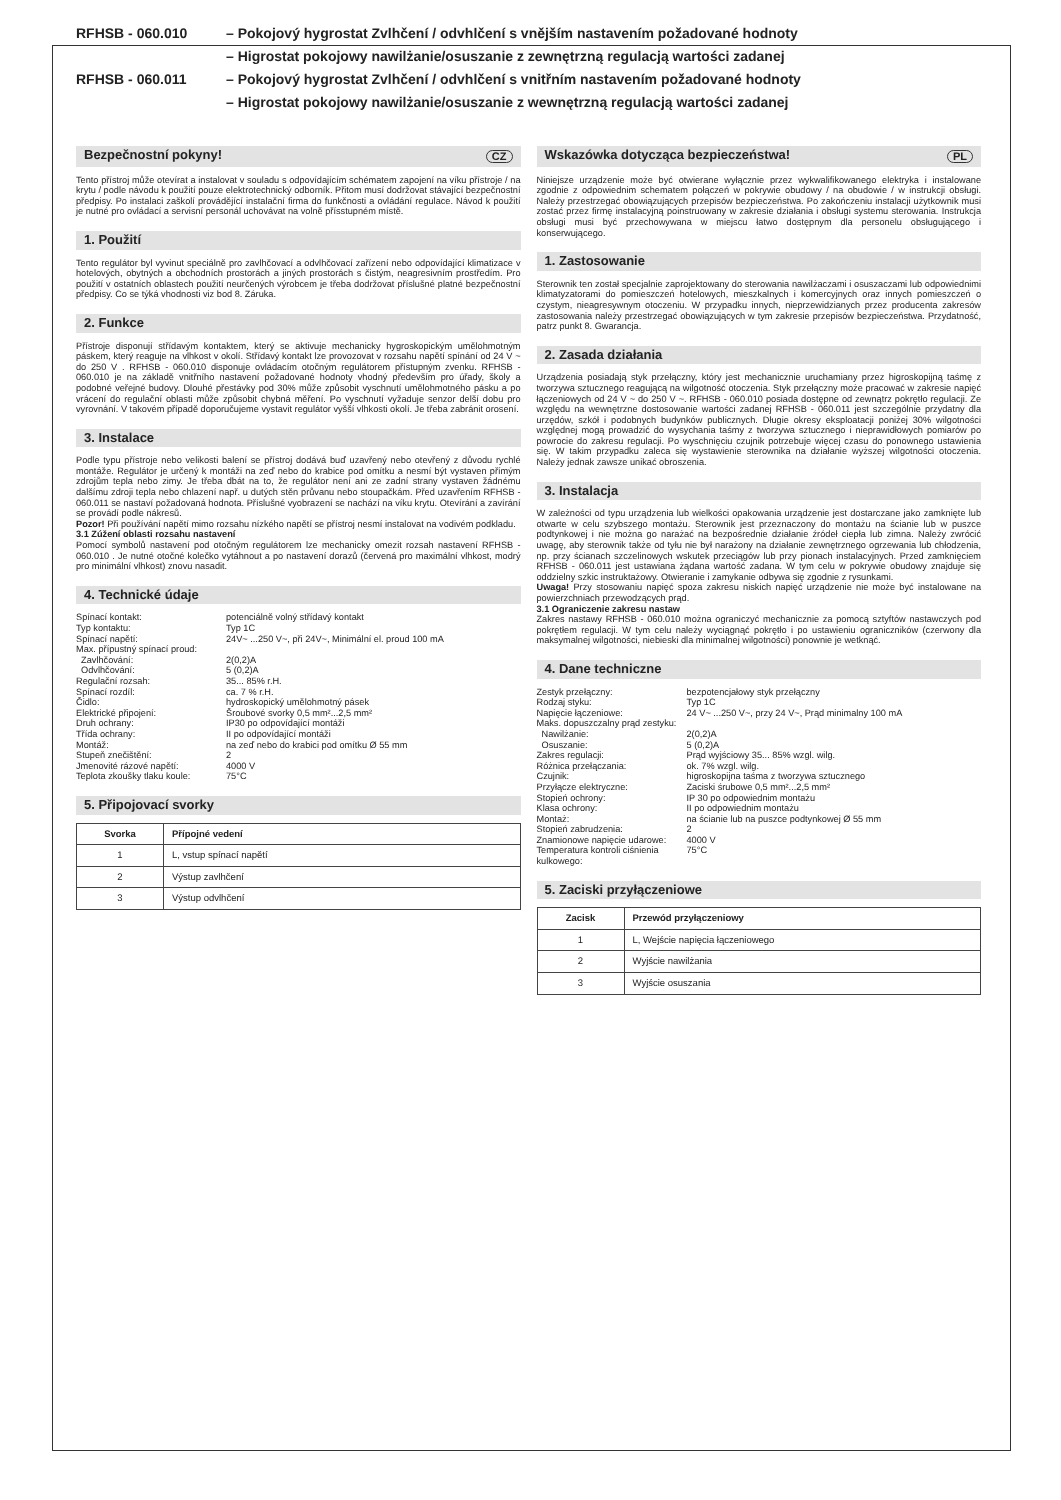RFHSB - 060.010
– Pokojový hygrostat Zvlhčení / odvhlčení s vnějším nastavením požadované hodnoty
– Higrostat pokojowy nawilżanie/osuszanie z zewnętrzną regulacją wartości zadanej
RFHSB - 060.011
– Pokojový hygrostat Zvlhčení / odvhlčení s vnitřním nastavením požadované hodnoty
– Higrostat pokojowy nawilżanie/osuszanie z wewnętrzną regulacją wartości zadanej
Bezpečnostní pokyny! CZ
Tento přístroj může otevírat a instalovat v souladu s odpovídajícím schématem zapojení na víku přístroje / na krytu / podle návodu k použití pouze elektrotechnický odborník. Přitom musí dodržovat stávající bezpečnostní předpisy. Po instalaci zaškolí provádějící instalační firma do funkčnosti a ovládání regulace. Návod k použití je nutné pro ovládací a servisní personál uchovávat na volně přísstupném místě.
1. Použití
Tento regulátor byl vyvinut speciálně pro zavlhčovací a odvlhčovací zařízení nebo odpovídající klimatizace v hotelových, obytných a obchodních prostorách a jiných prostorách s čistým, neagresivním prostředím. Pro použití v ostatních oblastech použití neurčených výrobcem je třeba dodržovat příslušné platné bezpečnostní předpisy. Co se týká vhodnosti viz bod 8. Záruka.
2. Funkce
Přístroje disponují střídavým kontaktem, který se aktivuje mechanicky hygroskopickým umělohmotným páskem, který reaguje na vlhkost v okolí. Střídavý kontakt lze provozovat v rozsahu napětí spínání od 24 V ~ do 250 V . RFHSB - 060.010 disponuje ovládacím otočným regulátorem přístupným zvenku. RFHSB - 060.010 je na základě vnitřního nastavení požadované hodnoty vhodný především pro úřady, školy a podobné veřejné budovy. Dlouhé přestávky pod 30% může způsobit vyschnutí umělohmotného pásku a po vrácení do regulační oblasti může způsobit chybná měření. Po vyschnutí vyžaduje senzor delší dobu pro vyrovnání. V takovém případě doporučujeme vystavit regulátor vyšší vlhkosti okolí. Je třeba zabránit orosení.
3. Instalace
Podle typu přístroje nebo velikosti balení se přístroj dodává buď uzavřený nebo otevřený z důvodu rychlé montáže. Regulátor je určený k montáži na zeď nebo do krabice pod omítku a nesmí být vystaven přímým zdrojům tepla nebo zimy. Je třeba dbát na to, že regulátor není ani ze zadní strany vystaven žádnému dalšímu zdroji tepla nebo chlazení např. u dutých stěn průvanu nebo stoupačkám. Před uzavřením RFHSB - 060.011 se nastaví požadovaná hodnota. Příslušné vyobrazení se nachází na víku krytu. Otevírání a zavírání se provádí podle nákresů.
Pozor! Při používání napětí mimo rozsahu nízkého napětí se přístroj nesmí instalovat na vodivém podkladu.
3.1 Zúžení oblasti rozsahu nastavení
Pomocí symbolů nastavení pod otočným regulátorem lze mechanicky omezit rozsah nastavení RFHSB - 060.010 . Je nutné otočné kolečko vytáhnout a po nastavení dorazů (červená pro maximální vlhkost, modrý pro minimální vlhkost) znovu nasadit.
4. Technické údaje
Spínací kontakt:
potenciálně volný střídavý kontakt
Typ kontaktu:
Typ 1C
Spínací napětí:
24V~ ...250 V~, při 24V~, Minimální el. proud 100 mA
Max. přípustný spínací proud:
Zavlhčování:
2(0,2)A
Odvlhčování:
5 (0,2)A
Regulační rozsah:
35... 85% r.H.
Spínací rozdíl:
ca. 7 % r.H.
Čidlo:
hydroskopický umělohmotný pásek
Elektrické připojení:
Šroubové svorky 0,5 mm²...2,5 mm²
Druh ochrany:
IP30 po odpovídající montáži
Třída ochrany:
II po odpovídající montáži
Montáž:
na zeď nebo do krabici pod omítku Ø 55 mm
Stupeň znečištění:
2
Jmenovité rázové napětí:
4000 V
Teplota zkoušky tlaku koule:
75°C
5. Připojovací svorky
| Svorka | Přípojné vedení |
| --- | --- |
| 1 | L, vstup spínací napětí |
| 2 | Výstup zavlhčení |
| 3 | Výstup odvlhčení |
Wskazówka dotycząca bezpieczeństwa! PL
Niniejsze urządzenie może być otwierane wyłącznie przez wykwalifikowanego elektryka i instalowane zgodnie z odpowiednim schematem połączeń w pokrywie obudowy / na obudowie / w instrukcji obsługi. Należy przestrzegać obowiązujących przepisów bezpieczeństwa. Po zakończeniu instalacji użytkownik musi zostać przez firmę instalacyjną poinstruowany w zakresie działania i obsługi systemu sterowania. Instrukcja obsługi musi być przechowywana w miejscu łatwo dostępnym dla personelu obsługującego i konserwującego.
1. Zastosowanie
Sterownik ten został specjalnie zaprojektowany do sterowania nawilżaczami i osuszaczami lub odpowiednimi klimatyzatorami do pomieszczeń hotelowych, mieszkalnych i komercyjnych oraz innych pomieszczeń o czystym, nieagresywnym otoczeniu. W przypadku innych, nieprzewidzianych przez producenta zakresów zastosowania należy przestrzegać obowiązujących w tym zakresie przepisów bezpieczeństwa. Przydatność, patrz punkt 8. Gwarancja.
2. Zasada działania
Urządzenia posiadają styk przełączny, który jest mechanicznie uruchamiany przez higroskopijną taśmę z tworzywa sztucznego reagującą na wilgotność otoczenia. Styk przełączny może pracować w zakresie napięć łączeniowych od 24 V ~ do 250 V ~. RFHSB - 060.010 posiada dostępne od zewnątrz pokrętło regulacji. Ze względu na wewnętrzne dostosowanie wartości zadanej RFHSB - 060.011 jest szczególnie przydatny dla urzędów, szkół i podobnych budynków publicznych. Długie okresy eksploatacji poniżej 30% wilgotności względnej mogą prowadzić do wysychania taśmy z tworzywa sztucznego i nieprawidłowych pomiarów po powrocie do zakresu regulacji. Po wyschnięciu czujnik potrzebuje więcej czasu do ponownego ustawienia się. W takim przypadku zaleca się wystawienie sterownika na działanie wyższej wilgotności otoczenia. Należy jednak zawsze unikać obroszenia.
3. Instalacja
W zależności od typu urządzenia lub wielkości opakowania urządzenie jest dostarczane jako zamknięte lub otwarte w celu szybszego montażu. Sterownik jest przeznaczony do montażu na ścianie lub w puszce podtynkowej i nie można go narażać na bezpośrednie działanie źródeł ciepła lub zimna. Należy zwrócić uwagę, aby sterownik także od tyłu nie był narażony na działanie zewnętrznego ogrzewania lub chłodzenia, np. przy ścianach szczelinowych wskutek przeciągów lub przy pionach instalacyjnych. Przed zamknięciem RFHSB - 060.011 jest ustawiana żądana wartość zadana. W tym celu w pokrywie obudowy znajduje się oddzielny szkic instruktażowy. Otwieranie i zamykanie odbywa się zgodnie z rysunkami.
Uwaga! Przy stosowaniu napięć spoza zakresu niskich napięć urządzenie nie może być instalowane na powierzchniach przewodzących prąd.
3.1 Ograniczenie zakresu nastaw
Zakres nastawy RFHSB - 060.010 można ograniczyć mechanicznie za pomocą sztyftów nastawczych pod pokrętłem regulacji. W tym celu należy wyciągnąć pokrętło i po ustawieniu ograniczników (czerwony dla maksymalnej wilgotności, niebieski dla minimalnej wilgotności) ponownie je wetknąć.
4. Dane techniczne
Zestyk przełączny:
bezpotencjałowy styk przełączny
Rodzaj styku:
Typ 1C
Napięcie łączeniowe:
24 V~ ...250 V~, przy 24 V~, Prąd minimalny 100 mA
Maks. dopuszczalny prąd zestyku:
Nawilżanie:
2(0,2)A
Osuszanie:
5 (0,2)A
Zakres regulacji:
Prąd wyjściowy 35... 85% wzgl. wilg.
Różnica przełączania:
ok. 7% wzgl. wilg.
Czujnik:
higroskopijna taśma z tworzywa sztucznego
Przyłącze elektryczne:
Zaciski śrubowe 0,5 mm²...2,5 mm²
Stopień ochrony:
IP 30 po odpowiednim montażu
Klasa ochrony:
II po odpowiednim montażu
Montaż:
na ścianie lub na puszce podtynkowej Ø 55 mm
Stopień zabrudzenia:
2
Znamionowe napięcie udarowe:
4000 V
Temperatura kontroli ciśnienia kulkowego:
75°C
5. Zaciski przyłączeniowe
| Zacisk | Przewód przyłączeniowy |
| --- | --- |
| 1 | L, Wejście napięcia łączeniowego |
| 2 | Wyjście nawilżania |
| 3 | Wyjście osuszania |